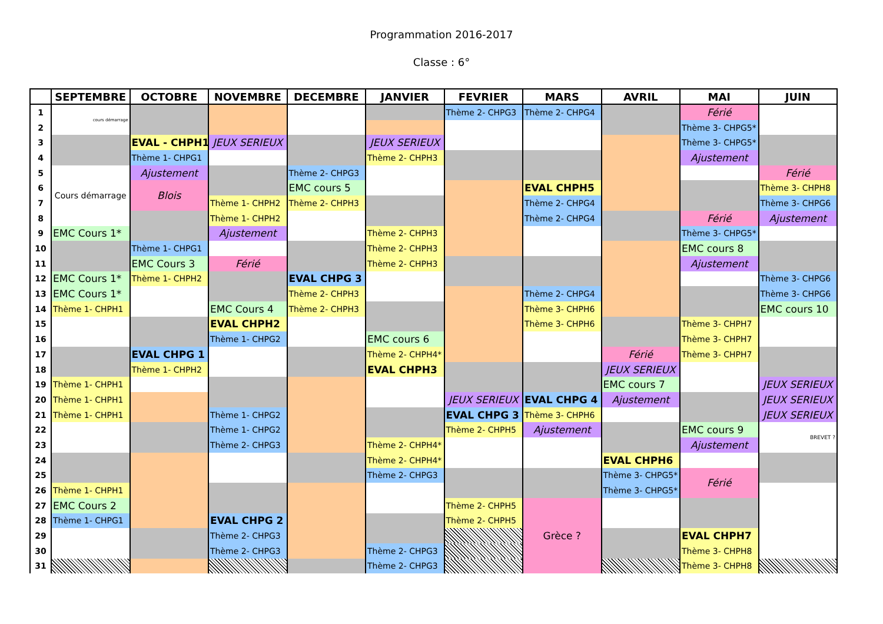Programmation 2016-2017
Classe : 6°
| | SEPTEMBRE | OCTOBRE | NOVEMBRE | DECEMBRE | JANVIER | FEVRIER | MARS | AVRIL | MAI | JUIN |
| --- | --- | --- | --- | --- | --- | --- | --- | --- | --- | --- |
| 1 | cours démarrage | | | | | Thème 2- CHPG3 | Thème 2- CHPG4 | | Férié | |
| 2 | | | | | | | | | Thème 3- CHPG5* | |
| 3 | | EVAL - CHPH1 | JEUX SERIEUX | | JEUX SERIEUX | | | | Thème 3- CHPG5* | |
| 4 | | Thème 1- CHPG1 | | | Thème 2- CHPH3 | | | | Ajustement | |
| 5 | Cours démarrage | Ajustement | | Thème 2- CHPG3 | | | | | | Férié |
| 6 | | Blois | | EMC cours 5 | | | EVAL CHPH5 | | | Thème 3- CHPH8 |
| 7 | | | Thème 1- CHPH2 | Thème 2- CHPH3 | | | Thème 2- CHPG4 | | | Thème 3- CHPG6 |
| 8 | | | Thème 1- CHPH2 | | | | Thème 2- CHPG4 | | Férié | Ajustement |
| 9 | EMC Cours 1* | | Ajustement | | Thème 2- CHPH3 | | | | Thème 3- CHPG5* | |
| 10 | | Thème 1- CHPG1 | | | Thème 2- CHPH3 | | | | EMC cours 8 | |
| 11 | | EMC Cours 3 | Férié | | Thème 2- CHPH3 | | | | Ajustement | |
| 12 | EMC Cours 1* | Thème 1- CHPH2 | | EVAL CHPG 3 | | | | | | Thème 3- CHPG6 |
| 13 | EMC Cours 1* | | | Thème 2- CHPH3 | | | Thème 2- CHPG4 | | | Thème 3- CHPG6 |
| 14 | Thème 1- CHPH1 | | EMC Cours 4 | Thème 2- CHPH3 | | | Thème 3- CHPH6 | | | EMC cours 10 |
| 15 | | | EVAL CHPH2 | | | | Thème 3- CHPH6 | | Thème 3- CHPH7 | |
| 16 | | | Thème 1- CHPG2 | | EMC cours 6 | | | | Thème 3- CHPH7 | |
| 17 | | EVAL CHPG 1 | | | Thème 2- CHPH4* | | | Férié | Thème 3- CHPH7 | |
| 18 | | Thème 1- CHPH2 | | | EVAL CHPH3 | | | JEUX SERIEUX | | |
| 19 | Thème 1- CHPH1 | | | | | | | EMC cours 7 | | JEUX SERIEUX |
| 20 | Thème 1- CHPH1 | | | | | JEUX SERIEUX | EVAL CHPG 4 | Ajustement | | JEUX SERIEUX |
| 21 | Thème 1- CHPH1 | | Thème 1- CHPG2 | | | EVAL CHPG 3 | Thème 3- CHPH6 | | | JEUX SERIEUX |
| 22 | | | Thème 1- CHPG2 | | | Thème 2- CHPH5 | Ajustement | | EMC cours 9 | BREVET ? |
| 23 | | | Thème 2- CHPG3 | | Thème 2- CHPH4* | | | | Ajustement | |
| 24 | | | | | Thème 2- CHPH4* | | | EVAL CHPH6 | | |
| 25 | | | | | Thème 2- CHPG3 | | | Thème 3- CHPG5* | Férié | |
| 26 | Thème 1- CHPH1 | | | | | | | Thème 3- CHPG5* | | |
| 27 | EMC Cours 2 | | | | | Thème 2- CHPH5 | Grèce ? | | | |
| 28 | Thème 1- CHPG1 | | EVAL CHPG 2 | | | Thème 2- CHPH5 | | | | |
| 29 | | | Thème 2- CHPG3 | | | | | | EVAL CHPH7 | |
| 30 | | | Thème 2- CHPG3 | | Thème 2- CHPG3 | | | | Thème 3- CHPH8 | |
| 31 | | | | | Thème 2- CHPG3 | | | | Thème 3- CHPH8 | |